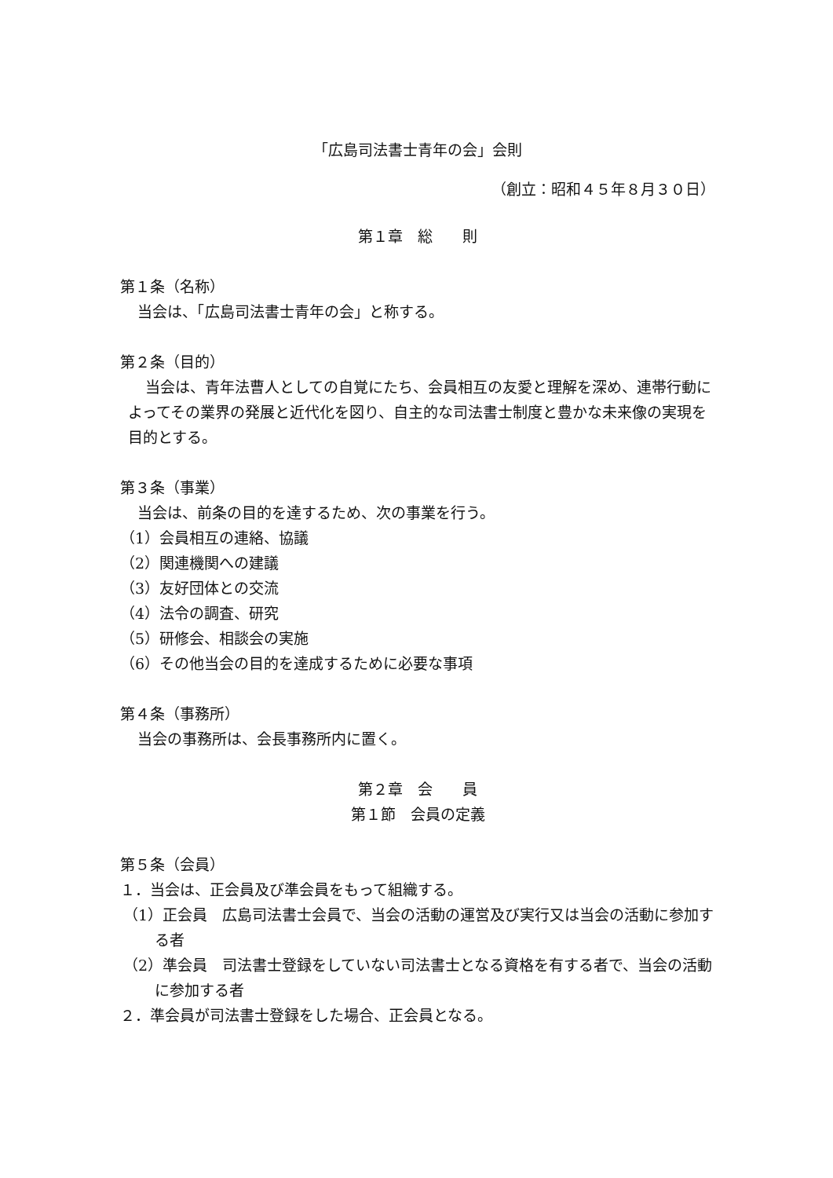「広島司法書士青年の会」会則
（創立：昭和４５年８月３０日）
第１章　総　　則
第１条（名称）
当会は、「広島司法書士青年の会」と称する。
第２条（目的）
当会は、青年法曹人としての自覚にたち、会員相互の友愛と理解を深め、連帯行動によってその業界の発展と近代化を図り、自主的な司法書士制度と豊かな未来像の実現を目的とする。
第３条（事業）
当会は、前条の目的を達するため、次の事業を行う。
（1）会員相互の連絡、協議
（2）関連機関への建議
（3）友好団体との交流
（4）法令の調査、研究
（5）研修会、相談会の実施
（6）その他当会の目的を達成するために必要な事項
第４条（事務所）
当会の事務所は、会長事務所内に置く。
第２章　会　　員
第１節　会員の定義
第５条（会員）
１．当会は、正会員及び準会員をもって組織する。
（1）正会員　広島司法書士会員で、当会の活動の運営及び実行又は当会の活動に参加する者
（2）準会員　司法書士登録をしていない司法書士となる資格を有する者で、当会の活動に参加する者
２．準会員が司法書士登録をした場合、正会員となる。